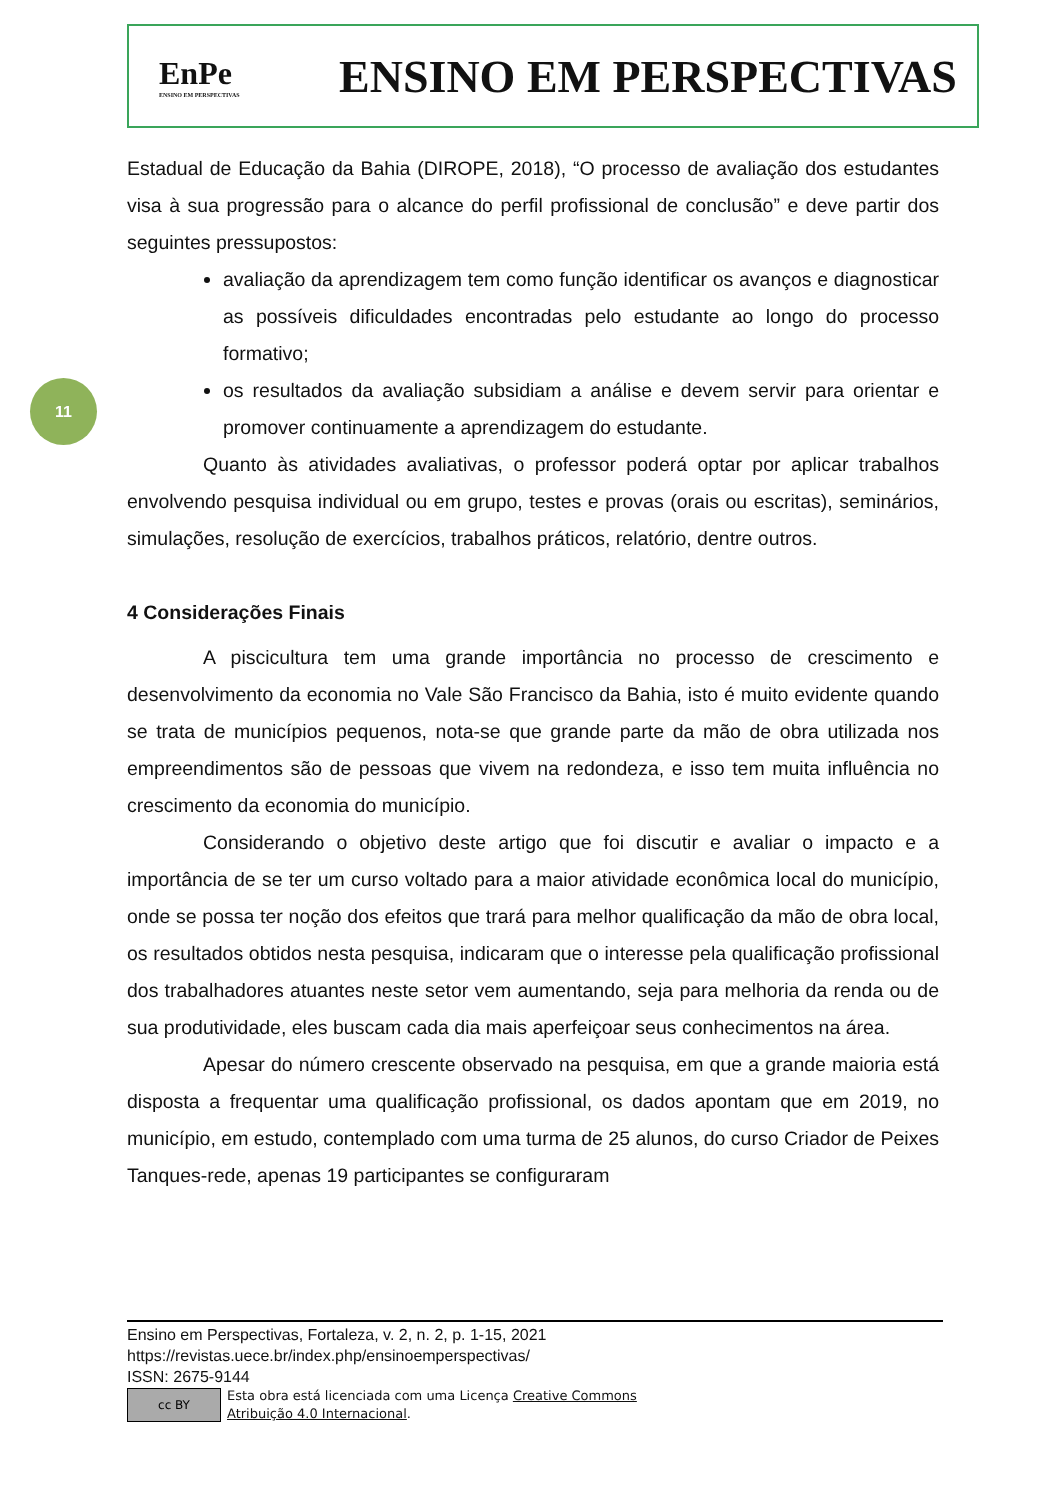EnPe
ENSINO EM PERSPECTIVAS
ENSINO EM PERSPECTIVAS
11
Estadual de Educação da Bahia (DIROPE, 2018), “O processo de avaliação dos estudantes visa à sua progressão para o alcance do perfil profissional de conclusão” e deve partir dos seguintes pressupostos:
avaliação da aprendizagem tem como função identificar os avanços e diagnosticar as possíveis dificuldades encontradas pelo estudante ao longo do processo formativo;
os resultados da avaliação subsidiam a análise e devem servir para orientar e promover continuamente a aprendizagem do estudante.
Quanto às atividades avaliativas, o professor poderá optar por aplicar trabalhos envolvendo pesquisa individual ou em grupo, testes e provas (orais ou escritas), seminários, simulações, resolução de exercícios, trabalhos práticos, relatório, dentre outros.
4 Considerações Finais
A piscicultura tem uma grande importância no processo de crescimento e desenvolvimento da economia no Vale São Francisco da Bahia, isto é muito evidente quando se trata de municípios pequenos, nota-se que grande parte da mão de obra utilizada nos empreendimentos são de pessoas que vivem na redondeza, e isso tem muita influência no crescimento da economia do município.
Considerando o objetivo deste artigo que foi discutir e avaliar o impacto e a importância de se ter um curso voltado para a maior atividade econômica local do município, onde se possa ter noção dos efeitos que trará para melhor qualificação da mão de obra local, os resultados obtidos nesta pesquisa, indicaram que o interesse pela qualificação profissional dos trabalhadores atuantes neste setor vem aumentando, seja para melhoria da renda ou de sua produtividade, eles buscam cada dia mais aperfeiçoar seus conhecimentos na área.
Apesar do número crescente observado na pesquisa, em que a grande maioria está disposta a frequentar uma qualificação profissional, os dados apontam que em 2019, no município, em estudo, contemplado com uma turma de 25 alunos, do curso Criador de Peixes Tanques-rede, apenas 19 participantes se configuraram
Ensino em Perspectivas, Fortaleza, v. 2, n. 2, p. 1-15, 2021
https://revistas.uece.br/index.php/ensinoemperspectivas/
ISSN: 2675-9144
cc BY
Esta obra está licenciada com uma Licença Creative Commons
Atribuição 4.0 Internacional.